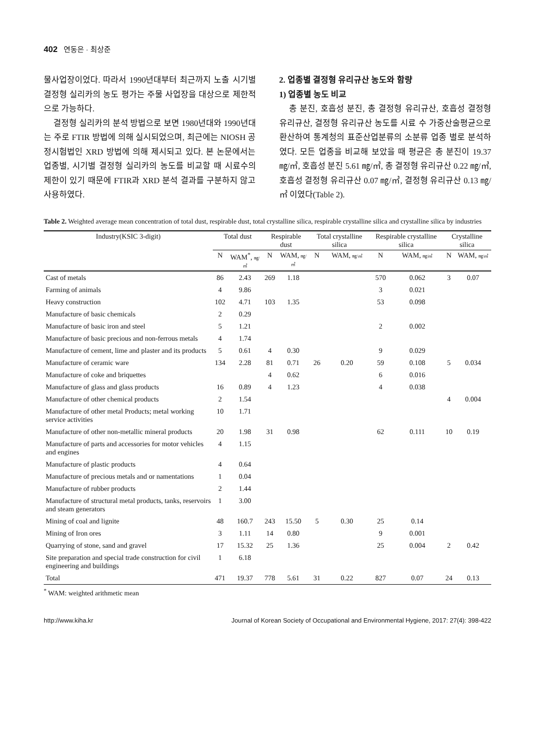402 연동은 · 최상준
물사업장이었다. 따라서 1990년대부터 최근까지 노출 시기별 결정형 실리카의 농도 평가는 주물 사업장을 대상으로 제한적으로 가능하다.
결정형 실리카의 분석 방법으로 보면 1980년대와 1990년대는 주로 FTIR 방법에 의해 실시되었으며, 최근에는 NIOSH 공정시험법인 XRD 방법에 의해 제시되고 있다. 본 논문에서는 업종별, 시기별 결정형 실리카의 농도를 비교할 때 시료수의 제한이 있기 때문에 FTIR과 XRD 분석 결과를 구분하지 않고 사용하였다.
2. 업종별 결정형 유리규산 농도와 함량
1) 업종별 농도 비교
총 분진, 호흡성 분진, 총 결정형 유리규산, 호흡성 결정형 유리규산, 결정형 유리규산 농도를 시료 수 가중산술평균으로 환산하여 통계청의 표준산업분류의 소분류 업종 별로 분석하였다. 모든 업종을 비교해 보았을 때 평균은 총 분진이 19.37 ㎎/㎥, 호흡성 분진 5.61 ㎎/㎥, 총 결정형 유리규산 0.22 ㎎/㎥, 호흡성 결정형 유리규산 0.07 ㎎/㎥, 결정형 유리규산 0.13 ㎎/㎥ 이였다(Table 2).
Table 2. Weighted average mean concentration of total dust, respirable dust, total crystalline silica, respirable crystalline silica and crystalline silica by industries
| Industry(KSIC 3-digit) | Total dust | | Respirable dust | | Total crystalline silica | | Respirable crystalline silica | | Crystalline silica | |
| --- | --- | --- | --- | --- | --- | --- | --- | --- | --- | --- |
| | N | WAM<sup>*</sup>, ㎎/㎥ | N | WAM, ㎎/㎥ | N | WAM, ㎎/㎥ | N | WAM, ㎎/㎥ | N | WAM, ㎎/㎥ |
| Cast of metals | 86 | 2.43 | 269 | 1.18 | | | 570 | 0.062 | 3 | 0.07 |
| Farming of animals | 4 | 9.86 | | | | | 3 | 0.021 | | |
| Heavy construction | 102 | 4.71 | 103 | 1.35 | | | 53 | 0.098 | | |
| Manufacture of basic chemicals | 2 | 0.29 | | | | | | | | |
| Manufacture of basic iron and steel | 5 | 1.21 | | | | | 2 | 0.002 | | |
| Manufacture of basic precious and non-ferrous metals | 4 | 1.74 | | | | | | | | |
| Manufacture of cement, lime and plaster and its products | 5 | 0.61 | 4 | 0.30 | | | 9 | 0.029 | | |
| Manufacture of ceramic ware | 134 | 2.28 | 81 | 0.71 | 26 | 0.20 | 59 | 0.108 | 5 | 0.034 |
| Manufacture of coke and briquettes | | | 4 | 0.62 | | | 6 | 0.016 | | |
| Manufacture of glass and glass products | 16 | 0.89 | 4 | 1.23 | | | 4 | 0.038 | | |
| Manufacture of other chemical products | 2 | 1.54 | | | | | | | 4 | 0.004 |
| Manufacture of other metal Products; metal working service activities | 10 | 1.71 | | | | | | | | |
| Manufacture of other non-metallic mineral products | 20 | 1.98 | 31 | 0.98 | | | 62 | 0.111 | 10 | 0.19 |
| Manufacture of parts and accessories for motor vehicles and engines | 4 | 1.15 | | | | | | | | |
| Manufacture of plastic products | 4 | 0.64 | | | | | | | | |
| Manufacture of precious metals and or namentations | 1 | 0.04 | | | | | | | | |
| Manufacture of rubber products | 2 | 1.44 | | | | | | | | |
| Manufacture of structural metal products, tanks, reservoirs and steam generators | 1 | 3.00 | | | | | | | | |
| Mining of coal and lignite | 48 | 160.7 | 243 | 15.50 | 5 | 0.30 | 25 | 0.14 | | |
| Mining of Iron ores | 3 | 1.11 | 14 | 0.80 | | | 9 | 0.001 | | |
| Quarrying of stone, sand and gravel | 17 | 15.32 | 25 | 1.36 | | | 25 | 0.004 | 2 | 0.42 |
| Site preparation and special trade construction for civil engineering and buildings | 1 | 6.18 | | | | | | | | |
| Total | 471 | 19.37 | 778 | 5.61 | 31 | 0.22 | 827 | 0.07 | 24 | 0.13 |
<sup>*</sup> WAM: weighted arithmetic mean
http://www.kiha.kr Journal of Korean Society of Occupational and Environmental Hygiene, 2017: 27(4): 398-422